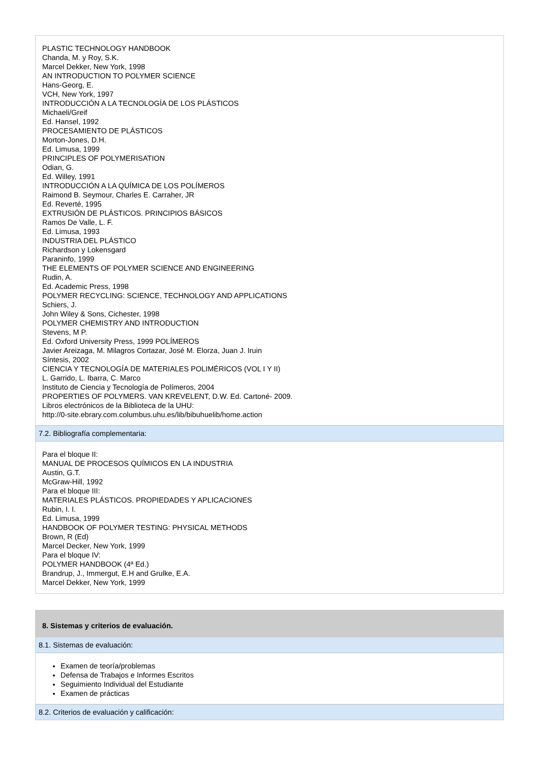PLASTIC TECHNOLOGY HANDBOOK
Chanda, M. y Roy, S.K.
Marcel Dekker, New York, 1998
AN INTRODUCTION TO POLYMER SCIENCE
Hans-Georg, E.
VCH, New York, 1997
INTRODUCCIÓN A LA TECNOLOGÍA DE LOS PLÁSTICOS
Michaeli/Greif
Ed. Hansel, 1992
PROCESAMIENTO DE PLÁSTICOS
Morton-Jones, D.H.
Ed. Limusa, 1999
PRINCIPLES OF POLYMERISATION
Odian, G.
Ed. Willey, 1991
INTRODUCCIÓN A LA QUÍMICA DE LOS POLÍMEROS
Raimond B. Seymour, Charles E. Carraher, JR
Ed. Reverté, 1995
EXTRUSIÓN DE PLÁSTICOS. PRINCIPIOS BÁSICOS
Ramos De Valle, L. F.
Ed. Limusa, 1993
INDUSTRIA DEL PLÁSTICO
Richardson y Lokensgard
Paraninfo, 1999
THE ELEMENTS OF POLYMER SCIENCE AND ENGINEERING
Rudin, A.
Ed. Academic Press, 1998
POLYMER RECYCLING: SCIENCE, TECHNOLOGY AND APPLICATIONS
Schiers, J.
John Wiley & Sons, Cichester, 1998
POLYMER CHEMISTRY AND INTRODUCTION
Stevens, M P.
Ed. Oxford University Press, 1999 POLÍMEROS
Javier Areizaga, M. Milagros Cortazar, José M. Elorza, Juan J. Iruin
Síntesis, 2002
CIENCIA Y TECNOLOGÍA DE MATERIALES POLIMÉRICOS (VOL I Y II)
L. Garrido, L. Ibarra, C. Marco
Instituto de Ciencia y Tecnología de Polímeros, 2004
PROPERTIES OF POLYMERS. VAN KREVELENT, D.W. Ed. Cartoné- 2009.
Libros electrónicos de la Biblioteca de la UHU:
http://0-site.ebrary.com.columbus.uhu.es/lib/bibuhuelib/home.action
7.2. Bibliografía complementaria:
Para el bloque II:
MANUAL DE PROCESOS QUÍMICOS EN LA INDUSTRIA
Austin, G.T.
McGraw-Hill, 1992
Para el bloque III:
MATERIALES PLÁSTICOS. PROPIEDADES Y APLICACIONES
Rubin, I. I.
Ed. Limusa, 1999
HANDBOOK OF POLYMER TESTING: PHYSICAL METHODS
Brown, R (Ed)
Marcel Decker, New York, 1999
Para el bloque IV:
POLYMER HANDBOOK (4ª Ed.)
Brandrup, J., Immergut, E.H and Grulke, E.A.
Marcel Dekker, New York, 1999
8. Sistemas y criterios de evaluación.
8.1. Sistemas de evaluación:
Examen de teoría/problemas
Defensa de Trabajos e Informes Escritos
Seguimiento Individual del Estudiante
Examen de prácticas
8.2. Criterios de evaluación y calificación: